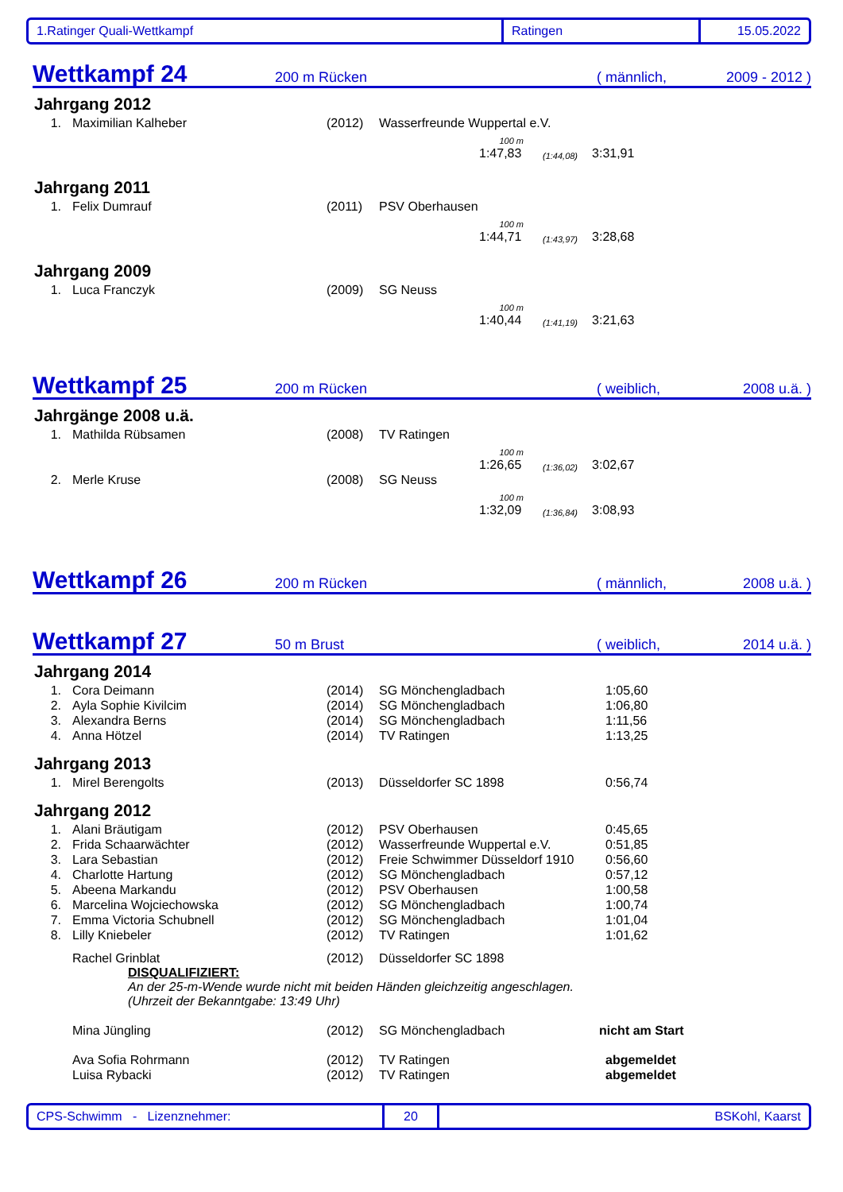1.Ratinger Quali-Wettkampf Ratingen 15.05.2022
Wettkampf 24
200 m Rücken ( männlich, 2009 - 2012 )
Jahrgang 2012
| 1. | Maximilian Kalheber | (2012) | Wasserfreunde Wuppertal e.V. |
| 100 m | | |
| 1:47,83 | (1:44,08) | 3:31,91 |
Jahrgang 2011
| 1. | Felix Dumrauf | (2011) | PSV Oberhausen |
| 100 m | | |
| 1:44,71 | (1:43,97) | 3:28,68 |
Jahrgang 2009
| 1. | Luca Franczyk | (2009) | SG Neuss |
| 100 m | | |
| 1:40,44 | (1:41,19) | 3:21,63 |
Wettkampf 25
200 m Rücken ( weiblich, 2008 u.ä. )
Jahrgänge 2008 u.ä.
| 1. | Mathilda Rübsamen | (2008) | TV Ratingen |
| 100 m | | |
| 1:26,65 | (1:36,02) | 3:02,67 |
| 2. | Merle Kruse | (2008) | SG Neuss |
| 100 m | | |
| 1:32,09 | (1:36,84) | 3:08,93 |
Wettkampf 26
200 m Rücken ( männlich, 2008 u.ä. )
Wettkampf 27
50 m Brust ( weiblich, 2014 u.ä. )
Jahrgang 2014
| 1. | Cora Deimann | (2014) | SG Mönchengladbach | 1:05,60 |
| 2. | Ayla Sophie Kivilcim | (2014) | SG Mönchengladbach | 1:06,80 |
| 3. | Alexandra Berns | (2014) | SG Mönchengladbach | 1:11,56 |
| 4. | Anna Hötzel | (2014) | TV Ratingen | 1:13,25 |
Jahrgang 2013
| 1. | Mirel Berengolts | (2013) | Düsseldorfer SC 1898 | 0:56,74 |
Jahrgang 2012
| 1. | Alani Bräutigam | (2012) | PSV Oberhausen | 0:45,65 |
| 2. | Frida Schaarwächter | (2012) | Wasserfreunde Wuppertal e.V. | 0:51,85 |
| 3. | Lara Sebastian | (2012) | Freie Schwimmer Düsseldorf 1910 | 0:56,60 |
| 4. | Charlotte Hartung | (2012) | SG Mönchengladbach | 0:57,12 |
| 5. | Abeena Markandu | (2012) | PSV Oberhausen | 1:00,58 |
| 6. | Marcelina Wojciechowska | (2012) | SG Mönchengladbach | 1:00,74 |
| 7. | Emma Victoria Schubnell | (2012) | SG Mönchengladbach | 1:01,04 |
| 8. | Lilly Kniebeler | (2012) | TV Ratingen | 1:01,62 |
| | Rachel Grinblat | (2012) | Düsseldorfer SC 1898 | |
DISQUALIFIZIERT:
An der 25-m-Wende wurde nicht mit beiden Händen gleichzeitig angeschlagen.
(Uhrzeit der Bekanntgabe: 13:49 Uhr)
| | Mina Jüngling | (2012) | SG Mönchengladbach | nicht am Start |
| | Ava Sofia Rohrmann | (2012) | TV Ratingen | abgemeldet |
| | Luisa Rybacki | (2012) | TV Ratingen | abgemeldet |
CPS-Schwimm - Lizenznehmer: 20 BSKohl, Kaarst